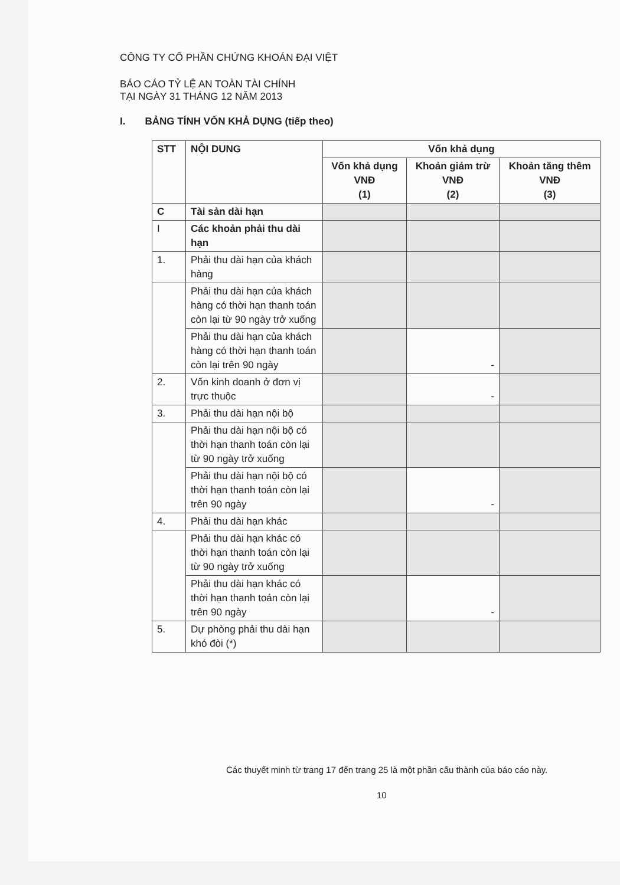CÔNG TY CỔ PHẦN CHỨNG KHOÁN ĐẠI VIỆT
BÁO CÁO TỶ LỆ AN TOÀN TÀI CHÍNH
TẠI NGÀY 31 THÁNG 12 NĂM 2013
I. BẢNG TÍNH VỐN KHẢ DỤNG (tiếp theo)
| STT | NỘI DUNG | Vốn khả dụng | | |
| --- | --- | --- | --- | --- |
| | | Vốn khả dụng VNĐ (1) | Khoản giảm trừ VNĐ (2) | Khoản tăng thêm VNĐ (3) |
| C | Tài sản dài hạn | | | |
| I | Các khoản phải thu dài hạn | | | |
| 1. | Phải thu dài hạn của khách hàng | | | |
| | Phải thu dài hạn của khách hàng có thời hạn thanh toán còn lại từ 90 ngày trở xuống | | | |
| | Phải thu dài hạn của khách hàng có thời hạn thanh toán còn lại trên 90 ngày | | - | |
| 2. | Vốn kinh doanh ở đơn vị trực thuộc | | - | |
| 3. | Phải thu dài hạn nội bộ | | | |
| | Phải thu dài hạn nội bộ có thời hạn thanh toán còn lại từ 90 ngày trở xuống | | | |
| | Phải thu dài hạn nội bộ có thời hạn thanh toán còn lại trên 90 ngày | | - | |
| 4. | Phải thu dài hạn khác | | | |
| | Phải thu dài hạn khác có thời hạn thanh toán còn lại từ 90 ngày trở xuống | | | |
| | Phải thu dài hạn khác có thời hạn thanh toán còn lại trên 90 ngày | | - | |
| 5. | Dự phòng phải thu dài hạn khó đòi (*) | | | |
Các thuyết minh từ trang 17 đến trang 25 là một phần cấu thành của báo cáo này.
10